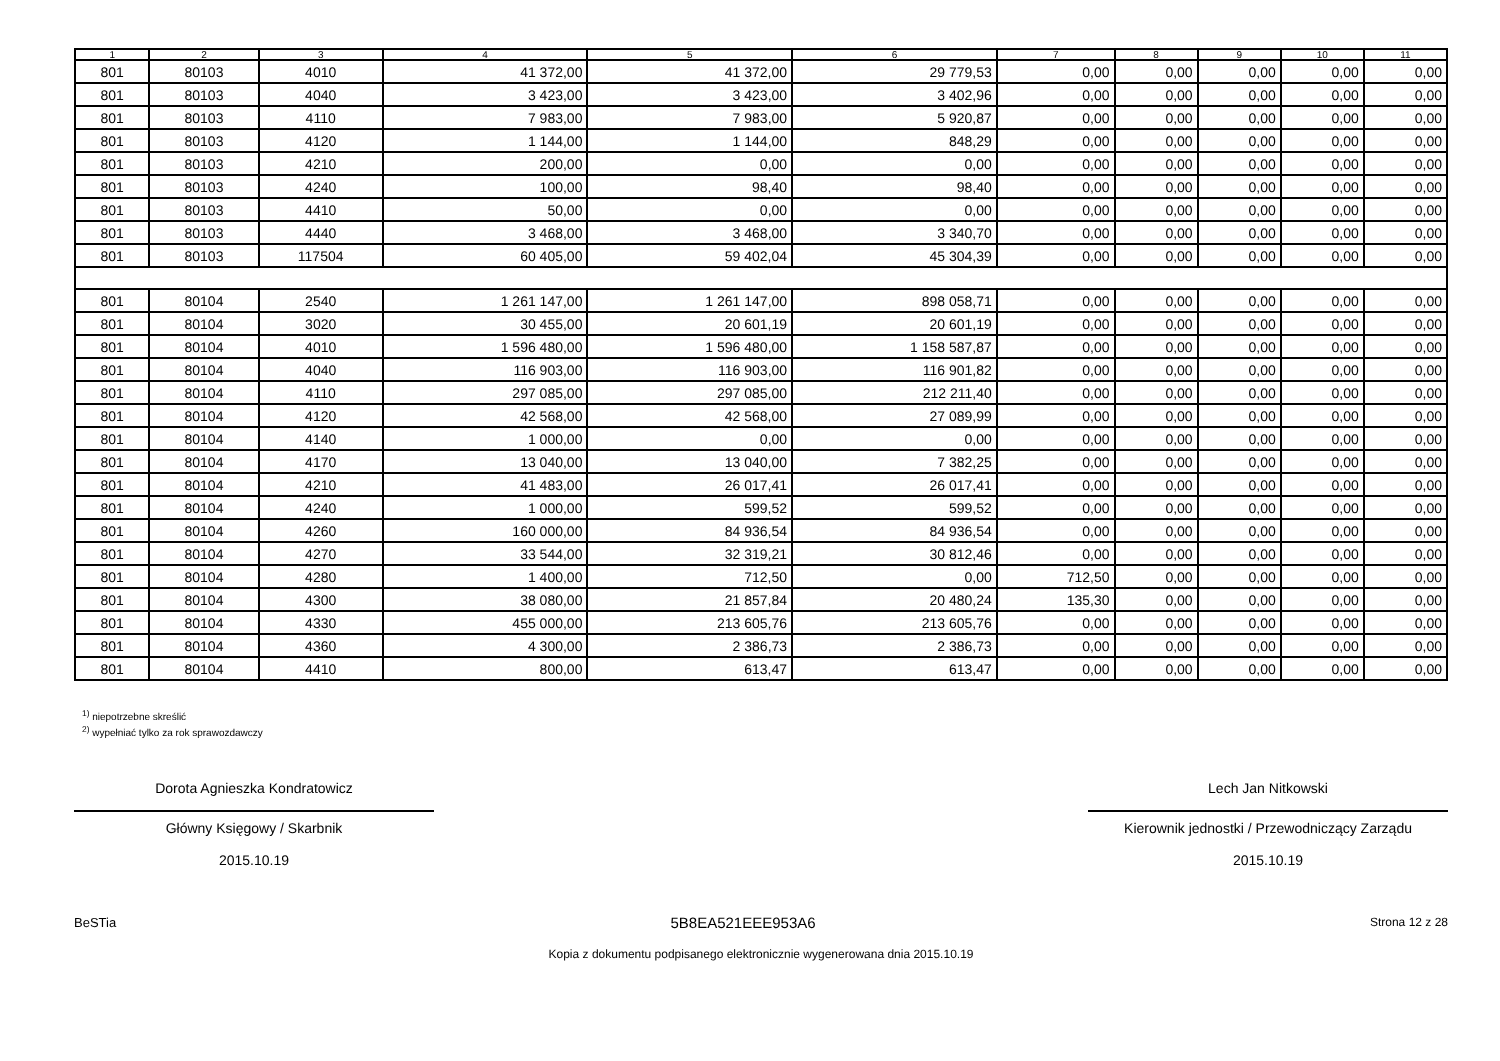| 1 | 2 | 3 | 4 | 5 | 6 | 7 | 8 | 9 | 10 | 11 |
| --- | --- | --- | --- | --- | --- | --- | --- | --- | --- | --- |
| 801 | 80103 | 4010 | 41 372,00 | 41 372,00 | 29 779,53 | 0,00 | 0,00 | 0,00 | 0,00 | 0,00 |
| 801 | 80103 | 4040 | 3 423,00 | 3 423,00 | 3 402,96 | 0,00 | 0,00 | 0,00 | 0,00 | 0,00 |
| 801 | 80103 | 4110 | 7 983,00 | 7 983,00 | 5 920,87 | 0,00 | 0,00 | 0,00 | 0,00 | 0,00 |
| 801 | 80103 | 4120 | 1 144,00 | 1 144,00 | 848,29 | 0,00 | 0,00 | 0,00 | 0,00 | 0,00 |
| 801 | 80103 | 4210 | 200,00 | 0,00 | 0,00 | 0,00 | 0,00 | 0,00 | 0,00 | 0,00 |
| 801 | 80103 | 4240 | 100,00 | 98,40 | 98,40 | 0,00 | 0,00 | 0,00 | 0,00 | 0,00 |
| 801 | 80103 | 4410 | 50,00 | 0,00 | 0,00 | 0,00 | 0,00 | 0,00 | 0,00 | 0,00 |
| 801 | 80103 | 4440 | 3 468,00 | 3 468,00 | 3 340,70 | 0,00 | 0,00 | 0,00 | 0,00 | 0,00 |
| 801 | 80103 | 117504 | 60 405,00 | 59 402,04 | 45 304,39 | 0,00 | 0,00 | 0,00 | 0,00 | 0,00 |
| 801 | 80104 | 2540 | 1 261 147,00 | 1 261 147,00 | 898 058,71 | 0,00 | 0,00 | 0,00 | 0,00 | 0,00 |
| 801 | 80104 | 3020 | 30 455,00 | 20 601,19 | 20 601,19 | 0,00 | 0,00 | 0,00 | 0,00 | 0,00 |
| 801 | 80104 | 4010 | 1 596 480,00 | 1 596 480,00 | 1 158 587,87 | 0,00 | 0,00 | 0,00 | 0,00 | 0,00 |
| 801 | 80104 | 4040 | 116 903,00 | 116 903,00 | 116 901,82 | 0,00 | 0,00 | 0,00 | 0,00 | 0,00 |
| 801 | 80104 | 4110 | 297 085,00 | 297 085,00 | 212 211,40 | 0,00 | 0,00 | 0,00 | 0,00 | 0,00 |
| 801 | 80104 | 4120 | 42 568,00 | 42 568,00 | 27 089,99 | 0,00 | 0,00 | 0,00 | 0,00 | 0,00 |
| 801 | 80104 | 4140 | 1 000,00 | 0,00 | 0,00 | 0,00 | 0,00 | 0,00 | 0,00 | 0,00 |
| 801 | 80104 | 4170 | 13 040,00 | 13 040,00 | 7 382,25 | 0,00 | 0,00 | 0,00 | 0,00 | 0,00 |
| 801 | 80104 | 4210 | 41 483,00 | 26 017,41 | 26 017,41 | 0,00 | 0,00 | 0,00 | 0,00 | 0,00 |
| 801 | 80104 | 4240 | 1 000,00 | 599,52 | 599,52 | 0,00 | 0,00 | 0,00 | 0,00 | 0,00 |
| 801 | 80104 | 4260 | 160 000,00 | 84 936,54 | 84 936,54 | 0,00 | 0,00 | 0,00 | 0,00 | 0,00 |
| 801 | 80104 | 4270 | 33 544,00 | 32 319,21 | 30 812,46 | 0,00 | 0,00 | 0,00 | 0,00 | 0,00 |
| 801 | 80104 | 4280 | 1 400,00 | 712,50 | 0,00 | 712,50 | 0,00 | 0,00 | 0,00 | 0,00 |
| 801 | 80104 | 4300 | 38 080,00 | 21 857,84 | 20 480,24 | 135,30 | 0,00 | 0,00 | 0,00 | 0,00 |
| 801 | 80104 | 4330 | 455 000,00 | 213 605,76 | 213 605,76 | 0,00 | 0,00 | 0,00 | 0,00 | 0,00 |
| 801 | 80104 | 4360 | 4 300,00 | 2 386,73 | 2 386,73 | 0,00 | 0,00 | 0,00 | 0,00 | 0,00 |
| 801 | 80104 | 4410 | 800,00 | 613,47 | 613,47 | 0,00 | 0,00 | 0,00 | 0,00 | 0,00 |
<sup>1)</sup> niepotrzebne skreślić
<sup>2)</sup> wypełniać tylko za rok sprawozdawczy
Dorota Agnieszka Kondratowicz
Główny Księgowy / Skarbnik
2015.10.19
Lech Jan Nitkowski
Kierownik jednostki / Przewodniczący Zarządu
2015.10.19
BeSTia 5B8EA521EEE953A6 Strona 12 z 28
Kopia z dokumentu podpisanego elektronicznie wygenerowana dnia 2015.10.19